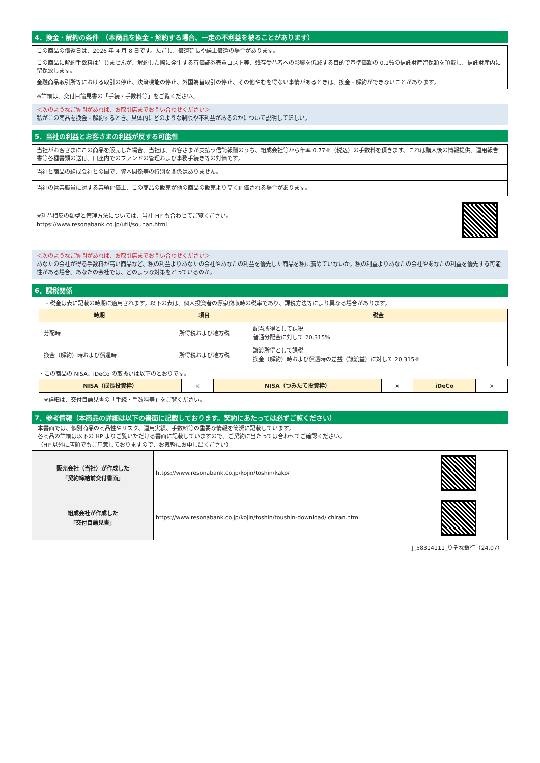4．換金・解約の条件　（本商品を換金・解約する場合、一定の不利益を被ることがあります）
| この商品の償還日は、2026 年 4 月 8 日です。ただし、償還延長や繰上償還の場合があります。 |
| この商品に解約手数料は生じませんが、解約した際に発生する有価証券売買コスト等、残存受益者への影響を低減する目的で基準価額の 0.1％の信託財産留保額を頂戴し、信託財産内に留保致します。 |
| 金融商品取引所等における取引の停止、決済機能の停止、外国為替取引の停止、その他やむを得ない事情があるときは、換金・解約ができないことがあります。 |
※詳細は、交付目論見書の「手続・手数料等」をご覧ください。
＜次のようなご質問があれば、お取引店までお問い合わせください＞
私がこの商品を換金・解約するとき、具体的にどのような制限や不利益があるのかについて説明してほしい。
5．当社の利益とお客さまの利益が反する可能性
| 当社がお客さまにこの商品を販売した場合、当社は、お客さまが支払う信託報酬のうち、組成会社等から年率 0.77％（税込）の手数料を頂きます。これは購入後の情報提供、運用報告書等各種書類の送付、口座内でのファンドの管理および事務手続き等の対価です。 |
| 当社と商品の組成会社との間で、資本関係等の特別な関係はありません。 |
| 当社の営業職員に対する業績評価上、この商品の販売が他の商品の販売より高く評価される場合があります。 |
※利益相反の類型と管理方法については、当社 HP も合わせてご覧ください。
https://www.resonabank.co.jp/util/souhan.html
＜次のようなご質問があれば、お取引店までお問い合わせください＞
あなたの会社が得る手数料が高い商品など、私の利益よりあなたの会社やあなたの利益を優先した商品を私に薦めていないか。私の利益よりあなたの会社やあなたの利益を優先する可能性がある場合、あなたの会社では、どのような対策をとっているのか。
6．課税関係
・税金は表に記載の時期に適用されます。以下の表は、個人投資者の源泉徴収時の税率であり、課税方法等により異なる場合があります。
| 時期 | 項目 | 税金 |
| --- | --- | --- |
| 分配時 | 所得税および地方税 | 配当所得として課税 普通分配金に対して 20.315％ |
| 換金（解約）時および償還時 | 所得税および地方税 | 譲渡所得として課税 換金（解約）時および償還時の差益（譲渡益）に対して 20.315％ |
・この商品の NISA、iDeCo の取扱いは以下のとおりです。
| NISA（成長投資枠） | × | NISA（つみたて投資枠） | × | iDeCo | × |
※詳細は、交付目論見書の「手続・手数料等」をご覧ください。
7．参考情報（本商品の詳細は以下の書面に記載しております。契約にあたっては必ずご覧ください）
本書面では、個別商品の商品性やリスク、運用実績、手数料等の重要な情報を簡潔に記載しています。
各商品の詳細は以下の HP よりご覧いただける書面に記載していますので、ご契約に当たっては合わせてご確認ください。
（HP 以外に店頭でもご用意しておりますので、お気軽にお申し出ください）
| 販売会社（当社）が作成した 「契約締結前交付書面」 | https://www.resonabank.co.jp/kojin/toshin/kako/ | |
| 組成会社が作成した 「交付目論見書」 | https://www.resonabank.co.jp/kojin/toshin/toushin-download/ichiran.html | |
J_58314111_りそな銀行（24.07）